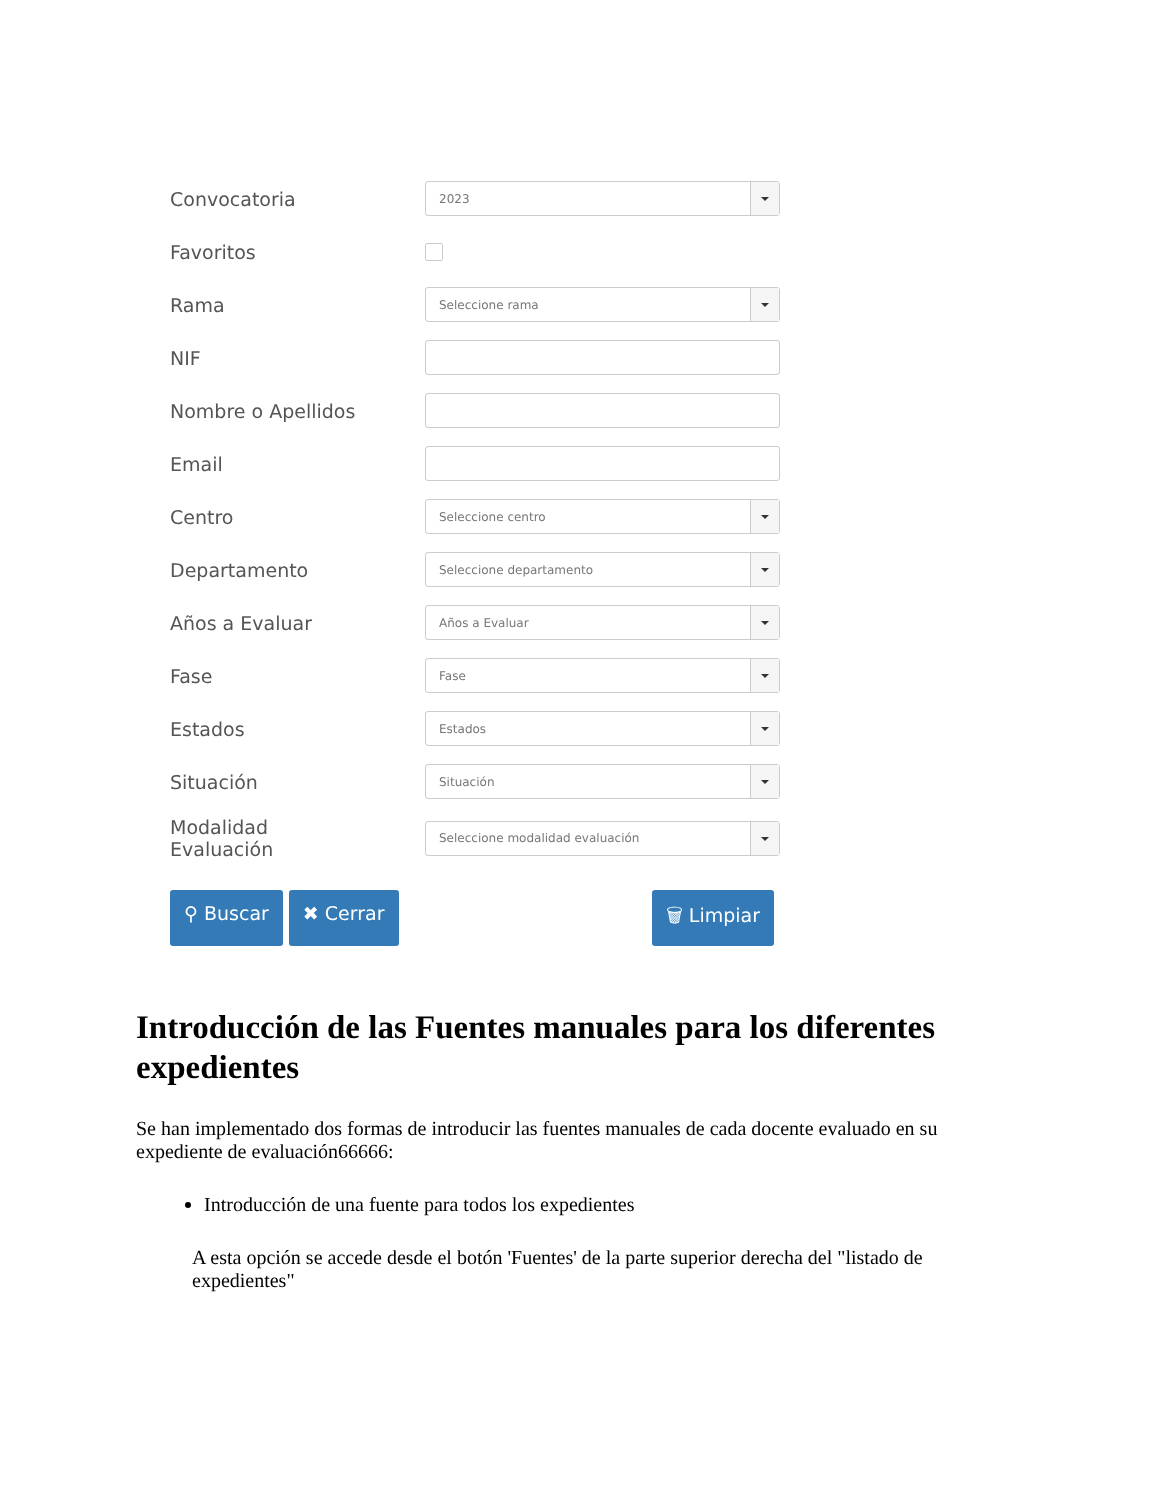Convocatoria
2023
Favoritos
Rama
Seleccione rama
NIF
Nombre o Apellidos
Email
Centro
Seleccione centro
Departamento
Seleccione departamento
Años a Evaluar
Años a Evaluar
Fase
Fase
Estados
Estados
Situación
Situación
Modalidad
Evaluación
Seleccione modalidad evaluación
⚲ Buscar ✖ Cerrar 🗑 Limpiar
Introducción de las Fuentes manuales para los diferentes expedientes
Se han implementado dos formas de introducir las fuentes manuales de cada docente evaluado en su expediente de evaluación66666:
Introducción de una fuente para todos los expedientes
A esta opción se accede desde el botón 'Fuentes' de la parte superior derecha del "listado de expedientes"